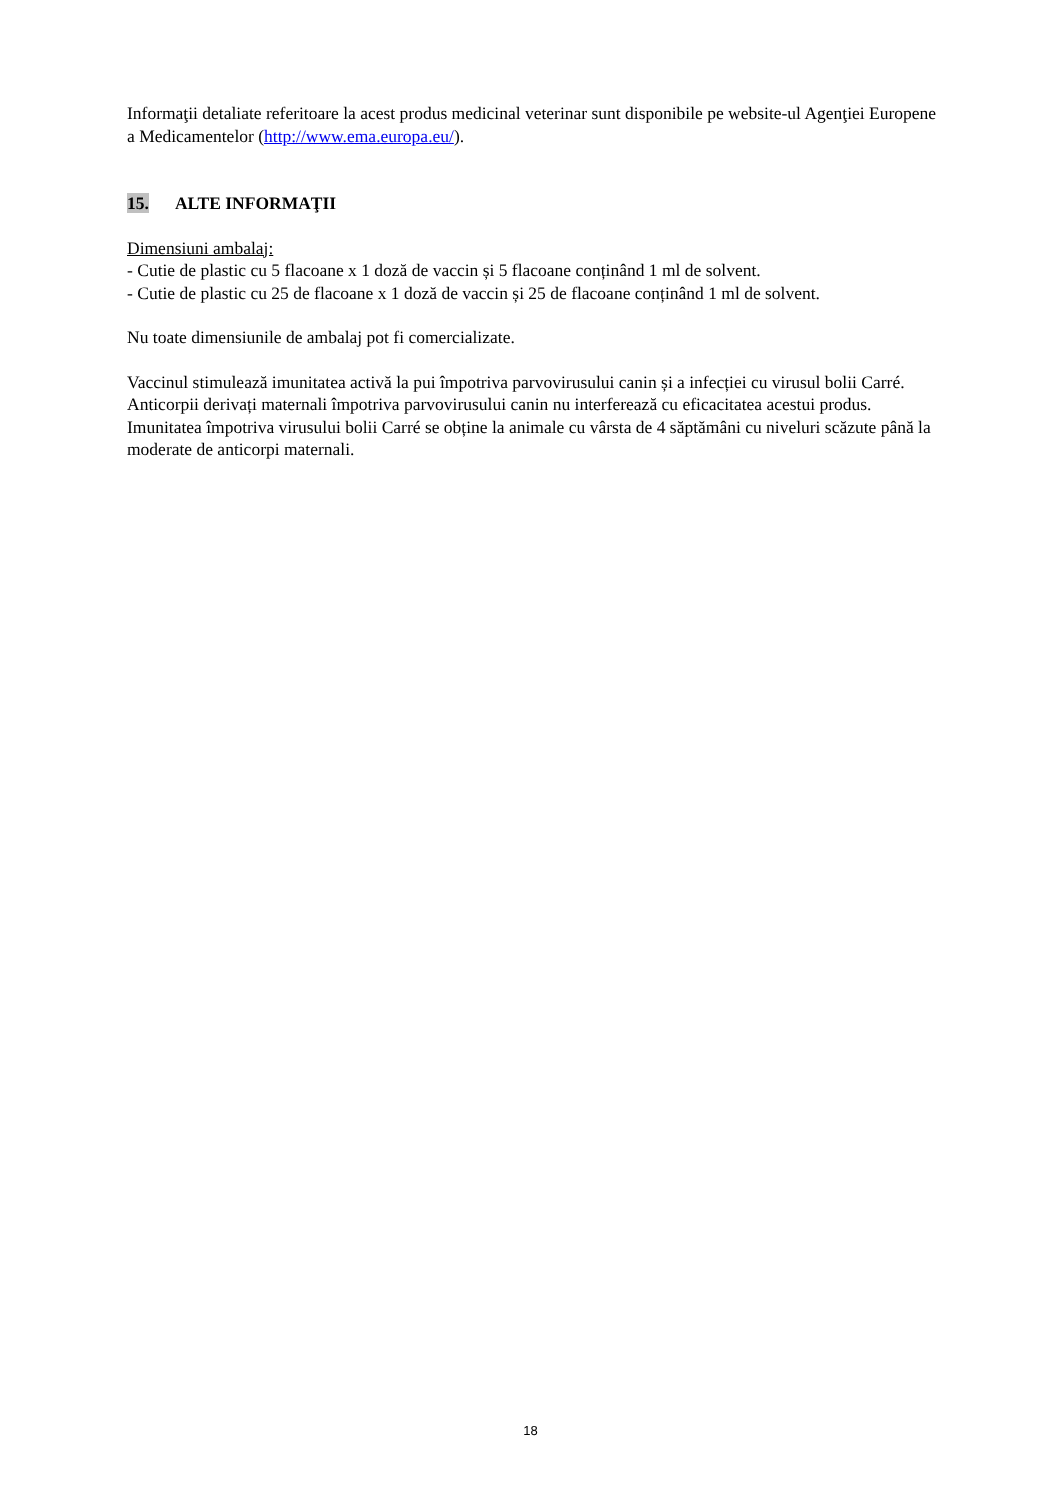Informaţii detaliate referitoare la acest produs medicinal veterinar sunt disponibile pe website-ul Agenţiei Europene a Medicamentelor (http://www.ema.europa.eu/).
15. ALTE INFORMAŢII
Dimensiuni ambalaj:
- Cutie de plastic cu 5 flacoane x 1 doză de vaccin și 5 flacoane conținând 1 ml de solvent.
- Cutie de plastic cu 25 de flacoane x 1 doză de vaccin și 25 de flacoane conținând 1 ml de solvent.
Nu toate dimensiunile de ambalaj pot fi comercializate.
Vaccinul stimulează imunitatea activă la pui împotriva parvovirusului canin și a infecției cu virusul bolii Carré. Anticorpii derivați maternali împotriva parvovirusului canin nu interferează cu eficacitatea acestui produs. Imunitatea împotriva virusului bolii Carré se obține la animale cu vârsta de 4 săptămâni cu niveluri scăzute până la moderate de anticorpi maternali.
18